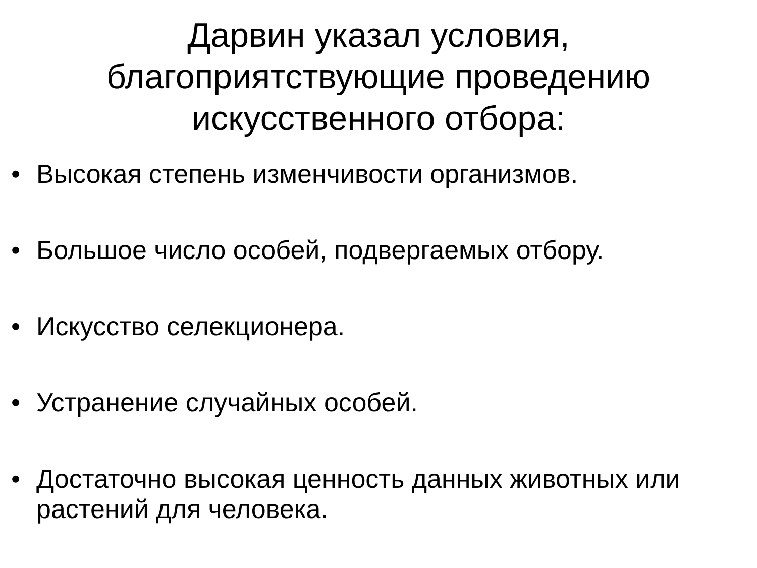Дарвин указал условия,
благоприятствующие проведению
искусственного отбора:
• Высокая степень изменчивости организмов.
• Большое число особей, подвергаемых отбору.
• Искусство селекционера.
• Устранение случайных особей.
• Достаточно высокая ценность данных животных или растений для человека.